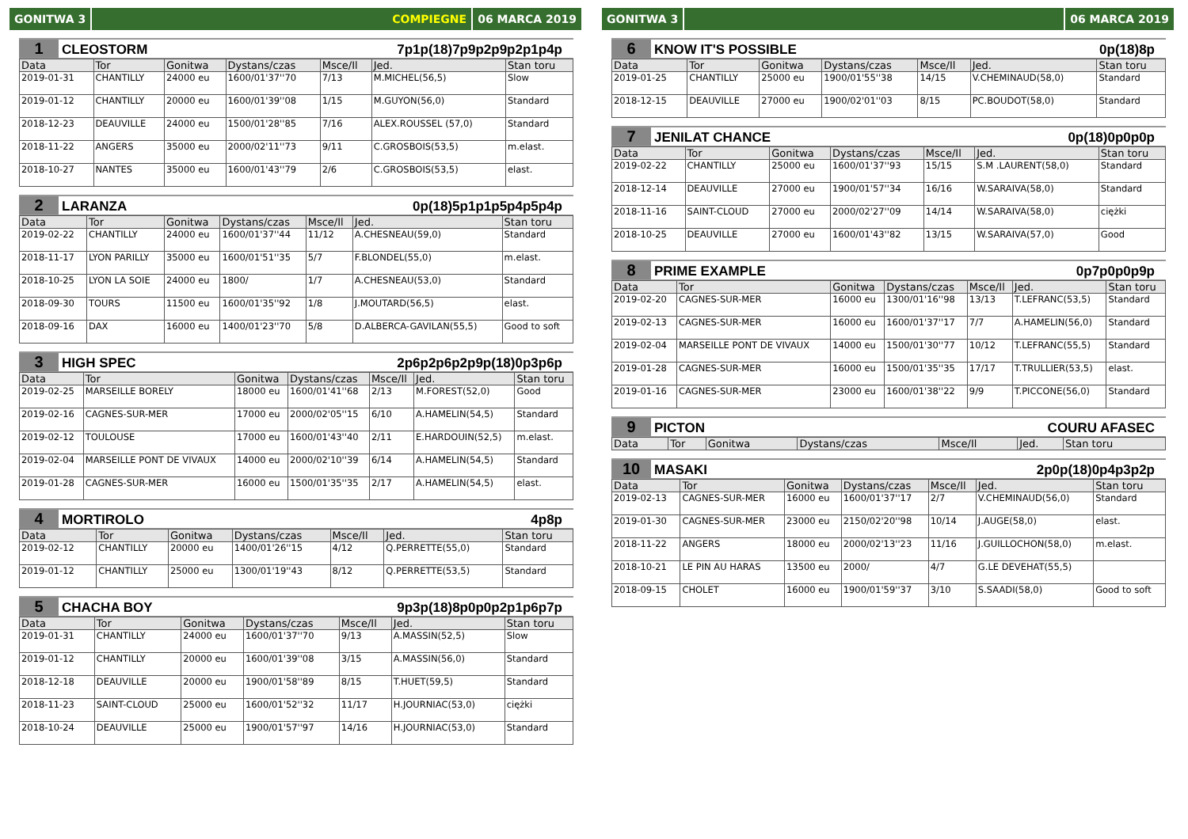GONITWA 3 COMPIEGNE 06 MARCA 2019
1 CLEOSTORM 7p1p(18)7p9p2p9p2p1p4p
| Data | Tor | Gonitwa | Dystans/czas | Msce/Il | Jed. | Stan toru |
| --- | --- | --- | --- | --- | --- | --- |
| 2019-01-31 | CHANTILLY | 24000 eu | 1600/01'37''70 | 7/13 | M.MICHEL(56,5) | Slow |
| 2019-01-12 | CHANTILLY | 20000 eu | 1600/01'39''08 | 1/15 | M.GUYON(56,0) | Standard |
| 2018-12-23 | DEAUVILLE | 24000 eu | 1500/01'28''85 | 7/16 | ALEX.ROUSSEL (57,0) | Standard |
| 2018-11-22 | ANGERS | 35000 eu | 2000/02'11''73 | 9/11 | C.GROSBOIS(53,5) | m.elast. |
| 2018-10-27 | NANTES | 35000 eu | 1600/01'43''79 | 2/6 | C.GROSBOIS(53,5) | elast. |
2 LARANZA 0p(18)5p1p1p5p4p5p4p
| Data | Tor | Gonitwa | Dystans/czas | Msce/Il | Jed. | Stan toru |
| --- | --- | --- | --- | --- | --- | --- |
| 2019-02-22 | CHANTILLY | 24000 eu | 1600/01'37''44 | 11/12 | A.CHESNEAU(59,0) | Standard |
| 2018-11-17 | LYON PARILLY | 35000 eu | 1600/01'51''35 | 5/7 | F.BLONDEL(55,0) | m.elast. |
| 2018-10-25 | LYON LA SOIE | 24000 eu | 1800/ | 1/7 | A.CHESNEAU(53,0) | Standard |
| 2018-09-30 | TOURS | 11500 eu | 1600/01'35''92 | 1/8 | J.MOUTARD(56,5) | elast. |
| 2018-09-16 | DAX | 16000 eu | 1400/01'23''70 | 5/8 | D.ALBERCA-GAVILAN(55,5) | Good to soft |
3 HIGH SPEC 2p6p2p6p2p9p(18)0p3p6p
| Data | Tor | Gonitwa | Dystans/czas | Msce/Il | Jed. | Stan toru |
| --- | --- | --- | --- | --- | --- | --- |
| 2019-02-25 | MARSEILLE BORELY | 18000 eu | 1600/01'41''68 | 2/13 | M.FOREST(52,0) | Good |
| 2019-02-16 | CAGNES-SUR-MER | 17000 eu | 2000/02'05''15 | 6/10 | A.HAMELIN(54,5) | Standard |
| 2019-02-12 | TOULOUSE | 17000 eu | 1600/01'43''40 | 2/11 | E.HARDOUIN(52,5) | m.elast. |
| 2019-02-04 | MARSEILLE PONT DE VIVAUX | 14000 eu | 2000/02'10''39 | 6/14 | A.HAMELIN(54,5) | Standard |
| 2019-01-28 | CAGNES-SUR-MER | 16000 eu | 1500/01'35''35 | 2/17 | A.HAMELIN(54,5) | elast. |
4 MORTIROLO 4p8p
| Data | Tor | Gonitwa | Dystans/czas | Msce/Il | Jed. | Stan toru |
| --- | --- | --- | --- | --- | --- | --- |
| 2019-02-12 | CHANTILLY | 20000 eu | 1400/01'26''15 | 4/12 | Q.PERRETTE(55,0) | Standard |
| 2019-01-12 | CHANTILLY | 25000 eu | 1300/01'19''43 | 8/12 | Q.PERRETTE(53,5) | Standard |
5 CHACHA BOY 9p3p(18)8p0p0p2p1p6p7p
| Data | Tor | Gonitwa | Dystans/czas | Msce/Il | Jed. | Stan toru |
| --- | --- | --- | --- | --- | --- | --- |
| 2019-01-31 | CHANTILLY | 24000 eu | 1600/01'37''70 | 9/13 | A.MASSIN(52,5) | Slow |
| 2019-01-12 | CHANTILLY | 20000 eu | 1600/01'39''08 | 3/15 | A.MASSIN(56,0) | Standard |
| 2018-12-18 | DEAUVILLE | 20000 eu | 1900/01'58''89 | 8/15 | T.HUET(59,5) | Standard |
| 2018-11-23 | SAINT-CLOUD | 25000 eu | 1600/01'52''32 | 11/17 | H.JOURNIAC(53,0) | ciężki |
| 2018-10-24 | DEAUVILLE | 25000 eu | 1900/01'57''97 | 14/16 | H.JOURNIAC(53,0) | Standard |
GONITWA 3 06 MARCA 2019
6 KNOW IT'S POSSIBLE 0p(18)8p
| Data | Tor | Gonitwa | Dystans/czas | Msce/Il | Jed. | Stan toru |
| --- | --- | --- | --- | --- | --- | --- |
| 2019-01-25 | CHANTILLY | 25000 eu | 1900/01'55''38 | 14/15 | V.CHEMINAUD(58,0) | Standard |
| 2018-12-15 | DEAUVILLE | 27000 eu | 1900/02'01''03 | 8/15 | PC.BOUDOT(58,0) | Standard |
7 JENILAT CHANCE 0p(18)0p0p0p
| Data | Tor | Gonitwa | Dystans/czas | Msce/Il | Jed. | Stan toru |
| --- | --- | --- | --- | --- | --- | --- |
| 2019-02-22 | CHANTILLY | 25000 eu | 1600/01'37''93 | 15/15 | S.M .LAURENT(58,0) | Standard |
| 2018-12-14 | DEAUVILLE | 27000 eu | 1900/01'57''34 | 16/16 | W.SARAIVA(58,0) | Standard |
| 2018-11-16 | SAINT-CLOUD | 27000 eu | 2000/02'27''09 | 14/14 | W.SARAIVA(58,0) | ciężki |
| 2018-10-25 | DEAUVILLE | 27000 eu | 1600/01'43''82 | 13/15 | W.SARAIVA(57,0) | Good |
8 PRIME EXAMPLE 0p7p0p0p9p
| Data | Tor | Gonitwa | Dystans/czas | Msce/Il | Jed. | Stan toru |
| --- | --- | --- | --- | --- | --- | --- |
| 2019-02-20 | CAGNES-SUR-MER | 16000 eu | 1300/01'16''98 | 13/13 | T.LEFRANC(53,5) | Standard |
| 2019-02-13 | CAGNES-SUR-MER | 16000 eu | 1600/01'37''17 | 7/7 | A.HAMELIN(56,0) | Standard |
| 2019-02-04 | MARSEILLE PONT DE VIVAUX | 14000 eu | 1500/01'30''77 | 10/12 | T.LEFRANC(55,5) | Standard |
| 2019-01-28 | CAGNES-SUR-MER | 16000 eu | 1500/01'35''35 | 17/17 | T.TRULLIER(53,5) | elast. |
| 2019-01-16 | CAGNES-SUR-MER | 23000 eu | 1600/01'38''22 | 9/9 | T.PICCONE(56,0) | Standard |
9 PICTON COURU AFASEC
| Data | Tor | Gonitwa | Dystans/czas | Msce/Il | Jed. | Stan toru |
| --- | --- | --- | --- | --- | --- | --- |
10 MASAKI 2p0p(18)0p4p3p2p
| Data | Tor | Gonitwa | Dystans/czas | Msce/Il | Jed. | Stan toru |
| --- | --- | --- | --- | --- | --- | --- |
| 2019-02-13 | CAGNES-SUR-MER | 16000 eu | 1600/01'37''17 | 2/7 | V.CHEMINAUD(56,0) | Standard |
| 2019-01-30 | CAGNES-SUR-MER | 23000 eu | 2150/02'20''98 | 10/14 | J.AUGE(58,0) | elast. |
| 2018-11-22 | ANGERS | 18000 eu | 2000/02'13''23 | 11/16 | J.GUILLOCHON(58,0) | m.elast. |
| 2018-10-21 | LE PIN AU HARAS | 13500 eu | 2000/ | 4/7 | G.LE DEVEHAT(55,5) | |
| 2018-09-15 | CHOLET | 16000 eu | 1900/01'59''37 | 3/10 | S.SAADI(58,0) | Good to soft |